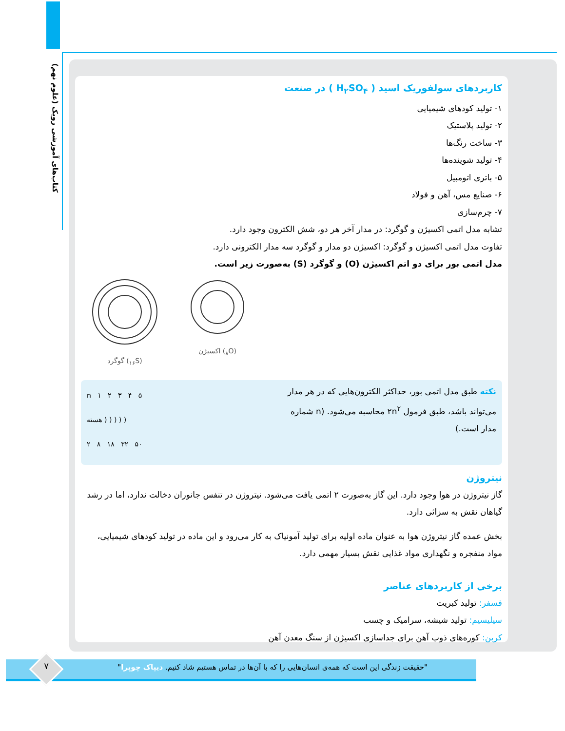کتاب‌های آموزشی رویک (علوم نهم)
کاربردهای سولفوریک اسید ( H<sub>۲</sub>SO<sub>۴</sub> ) در صنعت
۱- تولید کودهای شیمیایی
۲- تولید پلاستیک
۳- ساخت رنگ‌ها
۴- تولید شوینده‌ها
۵- باتری اتومبیل
۶- صنایع مس، آهن و فولاد
۷- چرم‌سازی
تشابه مدل اتمی اکسیژن و گوگرد: در مدار آخر هر دو، شش الکترون وجود دارد.
تفاوت مدل اتمی اکسیژن و گوگرد: اکسیژن دو مدار و گوگرد سه مدار الکترونی دارد.
مدل اتمی بور برای دو اتم اکسیژن (O) و گوگرد (S) به‌صورت زیر است.
گوگرد (<sub>۱۶</sub>S) اکسیژن (<sub>۸</sub>O)
نکته طبق مدل اتمی بور، حداکثر الکترون‌هایی که در هر مدار می‌تواند باشد، طبق فرمول ۲n<sup>۲</sup> محاسبه می‌شود. (n شماره مدار است.)
n ۱ ۲ ۳ ۴ ۵
هسته ) ) ) ) )
۲ ۸ ۱۸ ۳۲ ۵۰
نیتروژن
گاز نیتروژن در هوا وجود دارد. این گاز به‌صورت ۲ اتمی یافت می‌شود. نیتروژن در تنفس جانوران دخالت ندارد، اما در رشد گیاهان نقش به سزائی دارد.
بخش عمده گاز نیتروژن هوا به عنوان ماده اولیه برای تولید آمونیاک به کار می‌رود و این ماده در تولید کودهای شیمیایی، مواد منفجره و نگهداری مواد غذایی نقش بسیار مهمی دارد.
برخی از کاربردهای عناصر
فسفر: تولید کبریت
سیلیسیم: تولید شیشه، سرامیک و چسب
کربن: کوره‌های ذوب آهن برای جداسازی اکسیژن از سنگ معدن آهن
"حقیقت زندگی این است که همه‌ی انسان‌هایی را که با آن‌ها در تماس هستیم شاد کنیم. دیپاک چوپرا" ۷